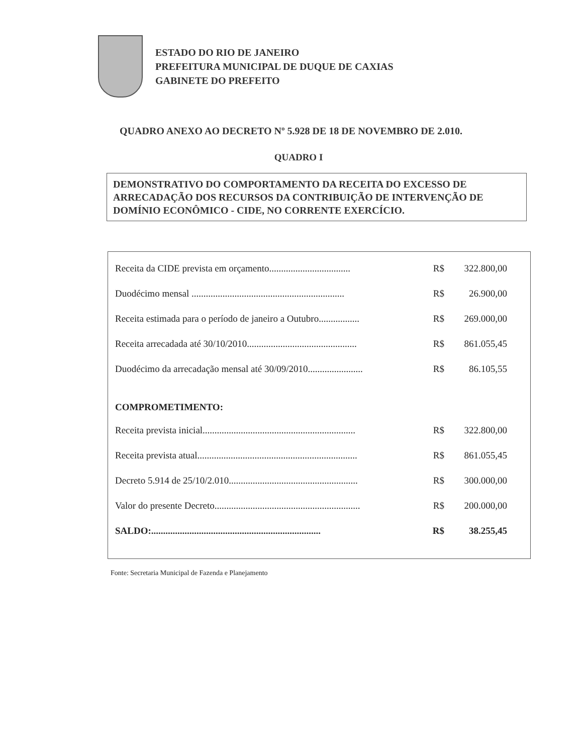ESTADO DO RIO DE JANEIRO
PREFEITURA MUNICIPAL DE DUQUE DE CAXIAS
GABINETE DO PREFEITO
QUADRO ANEXO AO DECRETO Nº 5.928 DE 18 DE NOVEMBRO DE 2.010.
QUADRO I
DEMONSTRATIVO DO COMPORTAMENTO DA RECEITA DO EXCESSO DE ARRECADAÇÃO DOS RECURSOS DA CONTRIBUIÇÃO DE INTERVENÇÃO DE DOMÍNIO ECONÔMICO - CIDE, NO CORRENTE EXERCÍCIO.
| Receita da CIDE prevista em orçamento.................................. | R$ | 322.800,00 |
| Duodécimo mensal ................................................................ | R$ | 26.900,00 |
| Receita estimada para o período de janeiro a Outubro................. | R$ | 269.000,00 |
| Receita arrecadada até 30/10/2010.............................................. | R$ | 861.055,45 |
| Duodécimo da arrecadação mensal até 30/09/2010....................... | R$ | 86.105,55 |
COMPROMETIMENTO:
| Receita prevista inicial................................................................ | R$ | 322.800,00 |
| Receita prevista atual................................................................... | R$ | 861.055,45 |
| Decreto 5.914 de 25/10/2.010...................................................... | R$ | 300.000,00 |
| Valor do presente Decreto............................................................. | R$ | 200.000,00 |
| SALDO:....................................................................... | R$ | 38.255,45 |
Fonte: Secretaria Municipal de Fazenda e Planejamento